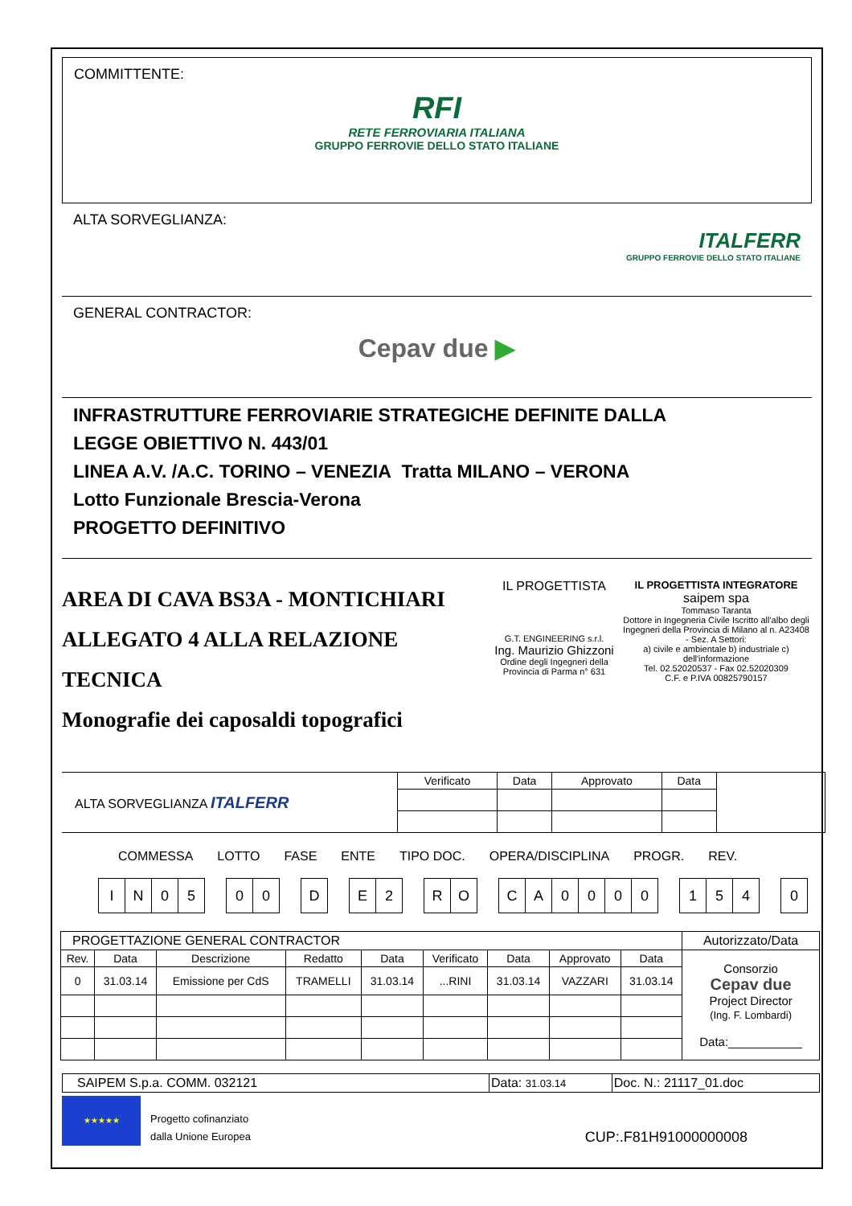COMMITTENTE:
RFI
RETE FERROVIARIA ITALIANA
GRUPPO FERROVIE DELLO STATO ITALIANE
ALTA SORVEGLIANZA:
ITALFERR
GRUPPO FERROVIE DELLO STATO ITALIANE
GENERAL CONTRACTOR:
Cepav due ▶
INFRASTRUTTURE FERROVIARIE STRATEGICHE DEFINITE DALLA
LEGGE OBIETTIVO N. 443/01
LINEA A.V. /A.C. TORINO – VENEZIA Tratta MILANO – VERONA
Lotto Funzionale Brescia-Verona
PROGETTO DEFINITIVO
AREA DI CAVA BS3A - MONTICHIARI
ALLEGATO 4 ALLA RELAZIONE TECNICA
Monografie dei caposaldi topografici
IL PROGETTISTA
G.T. ENGINEERING s.r.l.
Ing. Maurizio Ghizzoni
Ordine degli Ingegneri della
Provincia di Parma n° 631
IL PROGETTISTA INTEGRATORE
saipem spa
Tommaso Taranta
Dottore in Ingegneria Civile Iscritto all'albo degli Ingegneri della Provincia di Milano al n. A23408 - Sez. A Settori:
a) civile e ambientale b) industriale c) dell'informazione
Tel. 02.52020537 - Fax 02.52020309
C.F. e P.IVA 00825790157
| ALTA SORVEGLIANZA ITALFERR | Verificato | Data | Approvato | Data | |
COMMESSA LOTTO FASE ENTE TIPO DOC. OPERA/DISCIPLINA PROGR. REV.
| I | N | 0 | 5 | | 0 | 0 | | D | | E | 2 | | R | O | | C | A | 0 | 0 | 0 | 0 | | 1 | 5 | 4 | | 0 |
| PROGETTAZIONE GENERAL CONTRACTOR | | | | | | | | | Autorizzato/Data |
| Rev. | Data | Descrizione | Redatto | Data | Verificato | Data | Approvato | Data | Consorzio Cepav due Project Director (Ing. F. Lombardi) Data:___________ |
| 0 | 31.03.14 | Emissione per CdS | TRAMELLI | 31.03.14 | ...RINI | 31.03.14 | VAZZARI | 31.03.14 | |
| SAIPEM S.p.a. COMM. 032121 | Data: 31.03.14 | Doc. N.: 21117_01.doc |
★★★★★
Progetto cofinanziato
dalla Unione Europea
CUP:.F81H91000000008